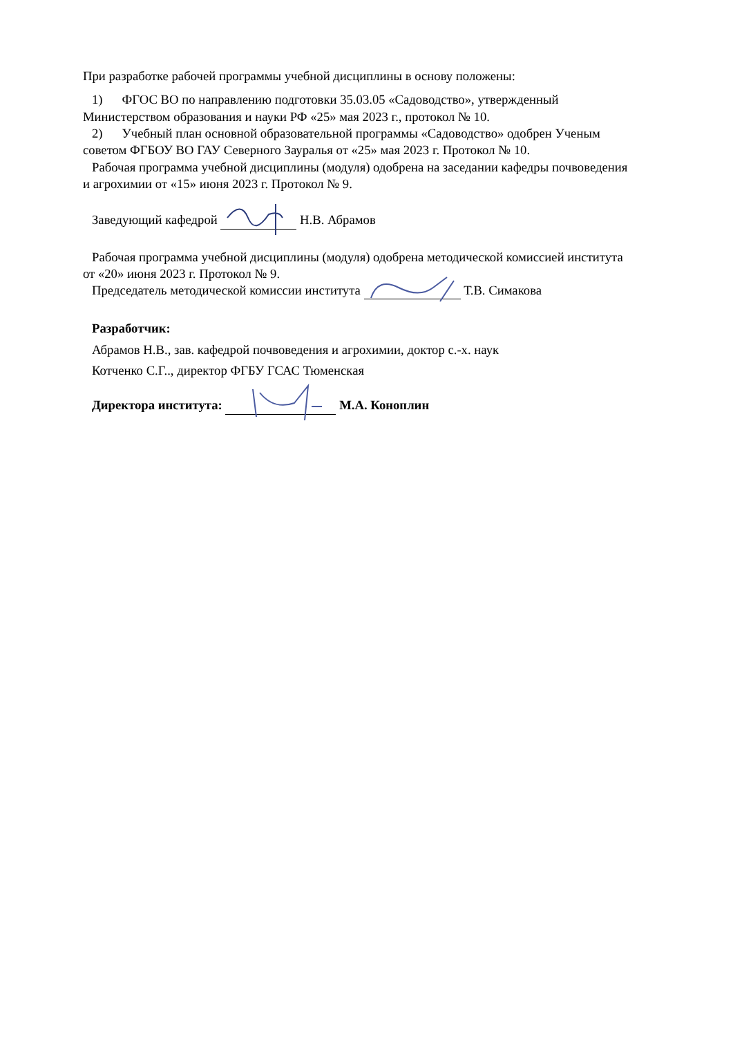При разработке рабочей программы учебной дисциплины в основу положены:
1) ФГОС ВО по направлению подготовки 35.03.05 «Садоводство», утвержденный
Министерством образования и науки РФ «25» мая 2023 г., протокол № 10.
2) Учебный план основной образовательной программы «Садоводство» одобрен Ученым
советом ФГБОУ ВО ГАУ Северного Зауралья от «25» мая 2023 г. Протокол № 10.
Рабочая программа учебной дисциплины (модуля) одобрена на заседании кафедры почвоведения
и агрохимии от «15» июня 2023 г. Протокол № 9.
Заведующий кафедрой Н.В. Абрамов
Рабочая программа учебной дисциплины (модуля) одобрена методической комиссией института
от «20» июня 2023 г. Протокол № 9.
Председатель методической комиссии института Т.В. Симакова
Разработчик:
Абрамов Н.В., зав. кафедрой почвоведения и агрохимии, доктор с.-х. наук
Котченко С.Г.., директор ФГБУ ГСАС Тюменская
Директора института: М.А. Коноплин